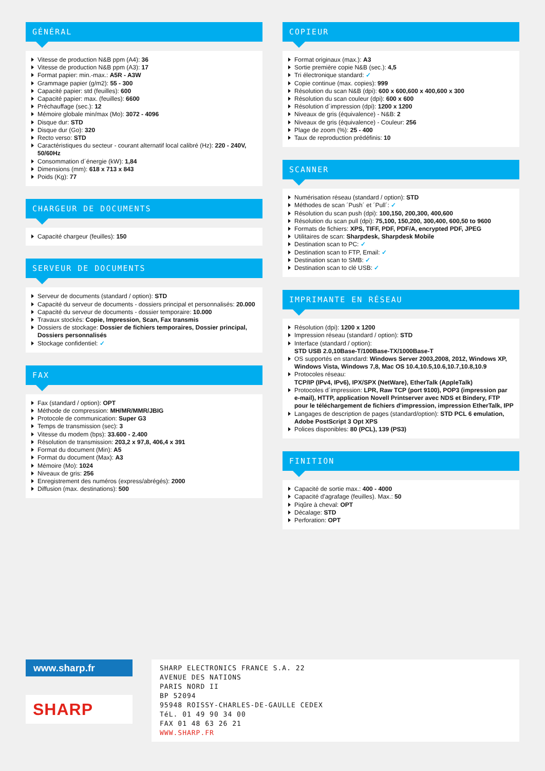GÉNÉRAL
Vitesse de production N&B ppm (A4): 36
Vitesse de production N&B ppm (A3): 17
Format papier: min.-max.: A5R - A3W
Grammage papier (g/m2): 55 - 300
Capacité papier: std (feuilles): 600
Capacité papier: max. (feuilles): 6600
Préchauffage (sec.): 12
Mémoire globale min/max (Mo): 3072 - 4096
Disque dur: STD
Disque dur (Go): 320
Recto verso: STD
Caractéristiques du secteur - courant alternatif local calibré (Hz): 220 - 240V, 50/60Hz
Consommation d´énergie (kW): 1,84
Dimensions (mm): 618 x 713 x 843
Poids (Kg): 77
CHARGEUR DE DOCUMENTS
Capacité chargeur (feuilles): 150
SERVEUR DE DOCUMENTS
Serveur de documents (standard / option): STD
Capacité du serveur de documents - dossiers principal et personnalisés: 20.000
Capacité du serveur de documents - dossier temporaire: 10.000
Travaux stockés: Copie, Impression, Scan, Fax transmis
Dossiers de stockage: Dossier de fichiers temporaires, Dossier principal, Dossiers personnalisés
Stockage confidentiel: ✓
FAX
Fax (standard / option): OPT
Méthode de compression: MH/MR/MMR/JBIG
Protocole de communication: Super G3
Temps de transmission (sec): 3
Vitesse du modem (bps): 33.600 - 2.400
Résolution de transmission: 203,2 x 97,8, 406,4 x 391
Format du document (Min): A5
Format du document (Max): A3
Mémoire (Mo): 1024
Niveaux de gris: 256
Enregistrement des numéros (express/abrégés): 2000
Diffusion (max. destinations): 500
COPIEUR
Format originaux (max.): A3
Sortie première copie N&B (sec.): 4,5
Tri électronique standard: ✓
Copie continue (max. copies): 999
Résolution du scan N&B (dpi): 600 x 600,600 x 400,600 x 300
Résolution du scan couleur (dpi): 600 x 600
Résolution d´impression (dpi): 1200 x 1200
Niveaux de gris (équivalence) - N&B: 2
Niveaux de gris (équivalence) - Couleur: 256
Plage de zoom (%): 25 - 400
Taux de reproduction prédéfinis: 10
SCANNER
Numérisation réseau (standard / option): STD
Méthodes de scan ´Push´ et ´Pull´: ✓
Résolution du scan push (dpi): 100,150, 200,300, 400,600
Résolution du scan pull (dpi): 75,100, 150,200, 300,400, 600,50 to 9600
Formats de fichiers: XPS, TIFF, PDF, PDF/A, encrypted PDF, JPEG
Utilitaires de scan: Sharpdesk, Sharpdesk Mobile
Destination scan to PC: ✓
Destination scan to FTP, Email: ✓
Destination scan to SMB: ✓
Destination scan to clé USB: ✓
IMPRIMANTE EN RÉSEAU
Résolution (dpi): 1200 x 1200
Impression réseau (standard / option): STD
Interface (standard / option):
STD USB 2.0,10Base-T/100Base-TX/1000Base-T
OS supportés en standard: Windows Server 2003,2008, 2012, Windows XP, Windows Vista, Windows 7,8, Mac OS 10.4,10.5,10.6,10.7,10.8,10.9
Protocoles réseau:
TCP/IP (IPv4, IPv6), IPX/SPX (NetWare), EtherTalk (AppleTalk)
Protocoles d´impression: LPR, Raw TCP (port 9100), POP3 (impression par e-mail), HTTP, application Novell Printserver avec NDS et Bindery, FTP pour le téléchargement de fichiers d'impression, impression EtherTalk, IPP
Langages de description de pages (standard/option): STD PCL 6 emulation, Adobe PostScript 3 Opt XPS
Polices disponibles: 80 (PCL), 139 (PS3)
FINITION
Capacité de sortie max.: 400 - 4000
Capacité d'agrafage (feuilles). Max.: 50
Piqûre à cheval: OPT
Décalage: STD
Perforation: OPT
www.sharp.fr
SHARP
SHARP ELECTRONICS FRANCE S.A. 22
AVENUE DES NATIONS
PARIS NORD II
BP 52094
95948 ROISSY-CHARLES-DE-GAULLE CEDEX
TéL. 01 49 90 34 00
FAX 01 48 63 26 21
WWW.SHARP.FR